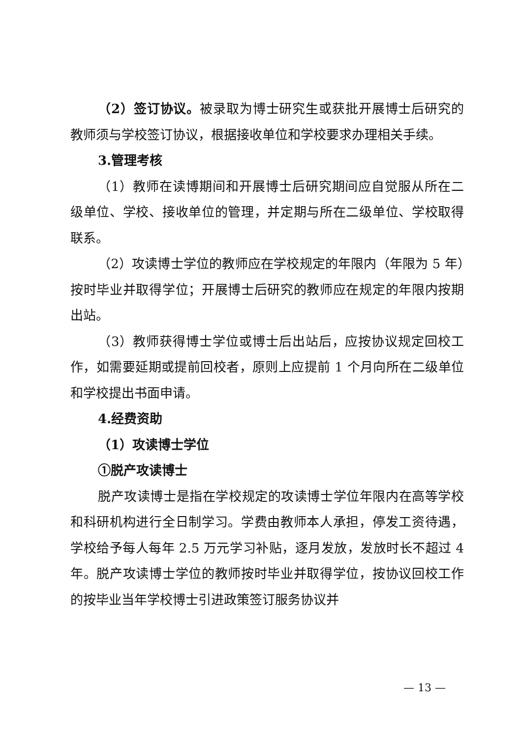（2）签订协议。被录取为博士研究生或获批开展博士后研究的教师须与学校签订协议，根据接收单位和学校要求办理相关手续。
3.管理考核
（1）教师在读博期间和开展博士后研究期间应自觉服从所在二级单位、学校、接收单位的管理，并定期与所在二级单位、学校取得联系。
（2）攻读博士学位的教师应在学校规定的年限内（年限为 5 年）按时毕业并取得学位；开展博士后研究的教师应在规定的年限内按期出站。
（3）教师获得博士学位或博士后出站后，应按协议规定回校工作，如需要延期或提前回校者，原则上应提前 1 个月向所在二级单位和学校提出书面申请。
4.经费资助
（1）攻读博士学位
①脱产攻读博士
脱产攻读博士是指在学校规定的攻读博士学位年限内在高等学校和科研机构进行全日制学习。学费由教师本人承担，停发工资待遇，学校给予每人每年 2.5 万元学习补贴，逐月发放，发放时长不超过 4 年。脱产攻读博士学位的教师按时毕业并取得学位，按协议回校工作的按毕业当年学校博士引进政策签订服务协议并
— 13 —